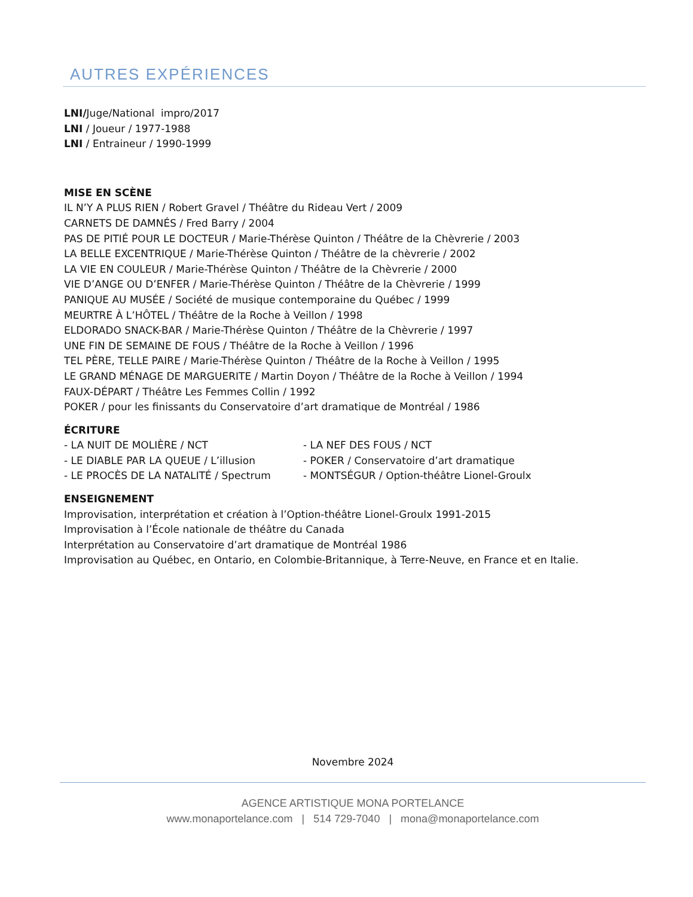AUTRES EXPÉRIENCES
LNI/Juge/National impro/2017
LNI / Joueur / 1977-1988
LNI / Entraineur / 1990-1999
MISE EN SCÈNE
IL N’Y A PLUS RIEN / Robert Gravel / Théâtre du Rideau Vert / 2009
CARNETS DE DAMNÉS / Fred Barry / 2004
PAS DE PITIÉ POUR LE DOCTEUR / Marie-Thérèse Quinton / Théâtre de la Chèvrerie / 2003
LA BELLE EXCENTRIQUE / Marie-Thérèse Quinton / Théâtre de la chèvrerie / 2002
LA VIE EN COULEUR / Marie-Thérèse Quinton / Théâtre de la Chèvrerie / 2000
VIE D’ANGE OU D’ENFER / Marie-Thérèse Quinton / Théâtre de la Chèvrerie / 1999
PANIQUE AU MUSÉE / Société de musique contemporaine du Québec / 1999
MEURTRE À L’HÔTEL / Théâtre de la Roche à Veillon / 1998
ELDORADO SNACK-BAR / Marie-Thérèse Quinton / Théâtre de la Chèvrerie / 1997
UNE FIN DE SEMAINE DE FOUS / Théâtre de la Roche à Veillon / 1996
TEL PÈRE, TELLE PAIRE / Marie-Thérèse Quinton / Théâtre de la Roche à Veillon / 1995
LE GRAND MÉNAGE DE MARGUERITE / Martin Doyon / Théâtre de la Roche à Veillon / 1994
FAUX-DÉPART / Théâtre Les Femmes Collin / 1992
POKER / pour les finissants du Conservatoire d’art dramatique de Montréal / 1986
ÉCRITURE
- LA NUIT DE MOLIÈRE / NCT - LA NEF DES FOUS / NCT
- LE DIABLE PAR LA QUEUE / L’illusion - POKER / Conservatoire d’art dramatique
- LE PROCÈS DE LA NATALITÉ / Spectrum - MONTSÉGUR / Option-théâtre Lionel-Groulx
ENSEIGNEMENT
Improvisation, interprétation et création à l’Option-théâtre Lionel-Groulx 1991-2015
Improvisation à l’École nationale de théâtre du Canada
Interprétation au Conservatoire d’art dramatique de Montréal 1986
Improvisation au Québec, en Ontario, en Colombie-Britannique, à Terre-Neuve, en France et en Italie.
Novembre 2024
AGENCE ARTISTIQUE MONA PORTELANCE
www.monaportelance.com | 514 729-7040 | mona@monaportelance.com